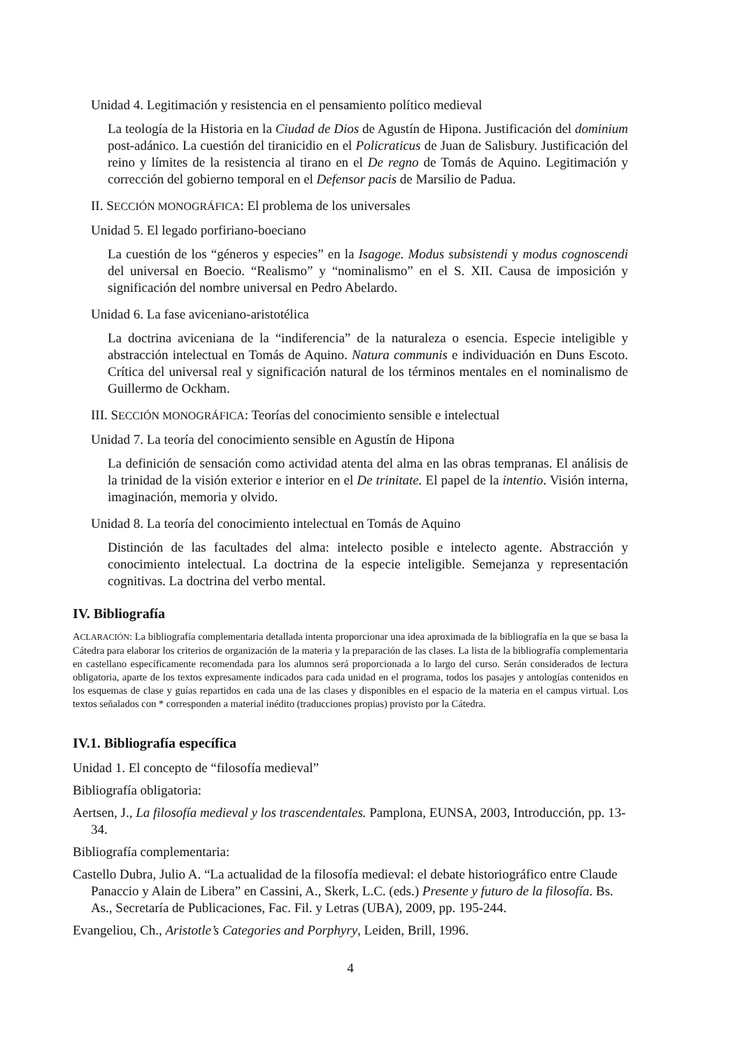Unidad 4. Legitimación y resistencia en el pensamiento político medieval
La teología de la Historia en la Ciudad de Dios de Agustín de Hipona. Justificación del dominium post-adánico. La cuestión del tiranicidio en el Policraticus de Juan de Salisbury. Justificación del reino y límites de la resistencia al tirano en el De regno de Tomás de Aquino. Legitimación y corrección del gobierno temporal en el Defensor pacis de Marsilio de Padua.
II. SECCIÓN MONOGRÁFICA: El problema de los universales
Unidad 5. El legado porfiriano-boeciano
La cuestión de los “géneros y especies” en la Isagoge. Modus subsistendi y modus cognoscendi del universal en Boecio. “Realismo” y “nominalismo” en el S. XII. Causa de imposición y significación del nombre universal en Pedro Abelardo.
Unidad 6. La fase aviceniano-aristotélica
La doctrina aviceniana de la “indiferencia” de la naturaleza o esencia. Especie inteligible y abstracción intelectual en Tomás de Aquino. Natura communis e individuación en Duns Escoto. Crítica del universal real y significación natural de los términos mentales en el nominalismo de Guillermo de Ockham.
III. SECCIÓN MONOGRÁFICA: Teorías del conocimiento sensible e intelectual
Unidad 7. La teoría del conocimiento sensible en Agustín de Hipona
La definición de sensación como actividad atenta del alma en las obras tempranas. El análisis de la trinidad de la visión exterior e interior en el De trinitate. El papel de la intentio. Visión interna, imaginación, memoria y olvido.
Unidad 8. La teoría del conocimiento intelectual en Tomás de Aquino
Distinción de las facultades del alma: intelecto posible e intelecto agente. Abstracción y conocimiento intelectual. La doctrina de la especie inteligible. Semejanza y representación cognitivas. La doctrina del verbo mental.
IV. Bibliografía
ACLARACIÓN: La bibliografía complementaria detallada intenta proporcionar una idea aproximada de la bibliografía en la que se basa la Cátedra para elaborar los criterios de organización de la materia y la preparación de las clases. La lista de la bibliografía complementaria en castellano específicamente recomendada para los alumnos será proporcionada a lo largo del curso. Serán considerados de lectura obligatoria, aparte de los textos expresamente indicados para cada unidad en el programa, todos los pasajes y antologías contenidos en los esquemas de clase y guías repartidos en cada una de las clases y disponibles en el espacio de la materia en el campus virtual. Los textos señalados con * corresponden a material inédito (traducciones propias) provisto por la Cátedra.
IV.1. Bibliografía específica
Unidad 1. El concepto de “filosofía medieval”
Bibliografía obligatoria:
Aertsen, J., La filosofía medieval y los trascendentales. Pamplona, EUNSA, 2003, Introducción, pp. 13-34.
Bibliografía complementaria:
Castello Dubra, Julio A. “La actualidad de la filosofía medieval: el debate historiográfico entre Claude Panaccio y Alain de Libera” en Cassini, A., Skerk, L.C. (eds.) Presente y futuro de la filosofía. Bs. As., Secretaría de Publicaciones, Fac. Fil. y Letras (UBA), 2009, pp. 195-244.
Evangeliou, Ch., Aristotle’s Categories and Porphyry, Leiden, Brill, 1996.
4